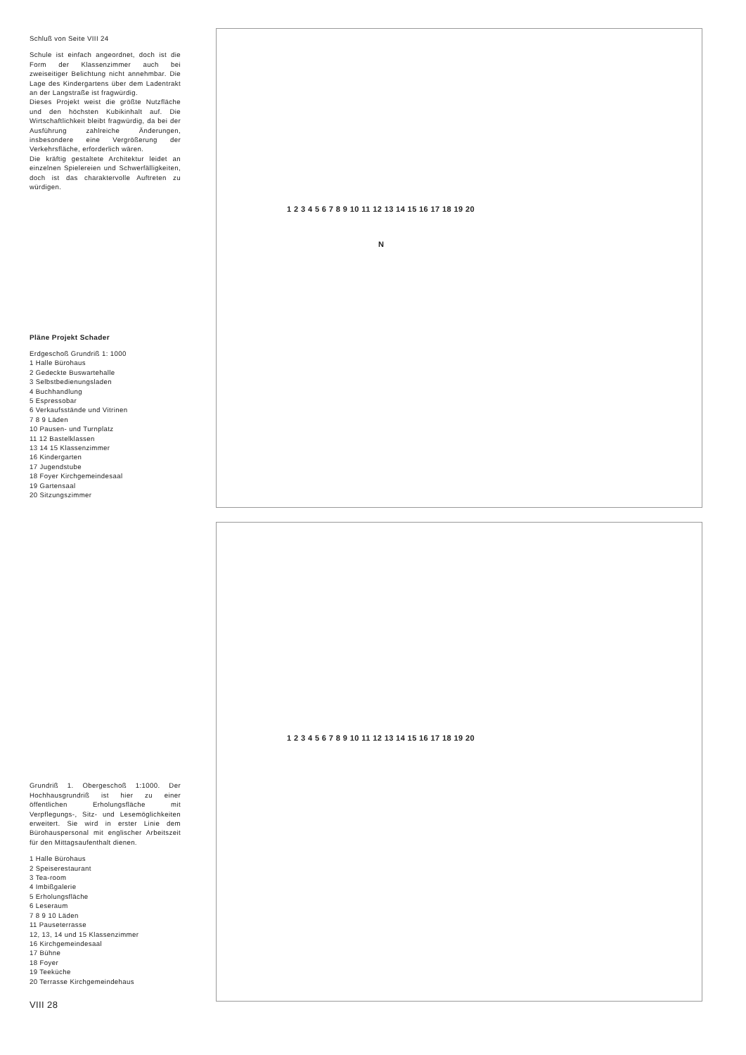Schluß von Seite VIII 24
Schule ist einfach angeordnet, doch ist die Form der Klassenzimmer auch bei zweiseitiger Belichtung nicht annehmbar. Die Lage des Kindergartens über dem Ladentrakt an der Langstraße ist fragwürdig.
Dieses Projekt weist die größte Nutzfläche und den höchsten Kubikinhalt auf. Die Wirtschaftlichkeit bleibt fragwürdig, da bei der Ausführung zahlreiche Änderungen, insbesondere eine Vergrößerung der Verkehrsfläche, erforderlich wären.
Die kräftig gestaltete Architektur leidet an einzelnen Spielereien und Schwerfälligkeiten, doch ist das charaktervolle Auftreten zu würdigen.
Pläne Projekt Schader
Erdgeschoß Grundriß 1: 1000
1 Halle Bürohaus
2 Gedeckte Buswartehalle
3 Selbstbedienungsladen
4 Buchhandlung
5 Espressobar
6 Verkaufsstände und Vitrinen
7 8 9 Läden
10 Pausen- und Turnplatz
11 12 Bastelklassen
13 14 15 Klassenzimmer
16 Kindergarten
17 Jugendstube
18 Foyer Kirchgemeindesaal
19 Gartensaal
20 Sitzungszimmer
Grundriß 1. Obergeschoß 1:1000. Der Hochhausgrundriß ist hier zu einer öffentlichen Erholungsfläche mit Verpflegungs-, Sitz- und Lesemöglichkeiten erweitert. Sie wird in erster Linie dem Bürohauspersonal mit englischer Arbeitszeit für den Mittagsaufenthalt dienen.
1 Halle Bürohaus
2 Speiserestaurant
3 Tea-room
4 Imbißgalerie
5 Erholungsfläche
6 Leseraum
7 8 9 10 Läden
11 Pauseterrasse
12, 13, 14 und 15 Klassenzimmer
16 Kirchgemeindesaal
17 Bühne
18 Foyer
19 Teeküche
20 Terrasse Kirchgemeindehaus
VIII 28
N
1 2 3 4 5 6 7 8 9 10 11 12 13 14 15 16 17 18 19 20
1 2 3 4 5 6 7 8 9 10 11 12 13 14 15 16 17 18 19 20